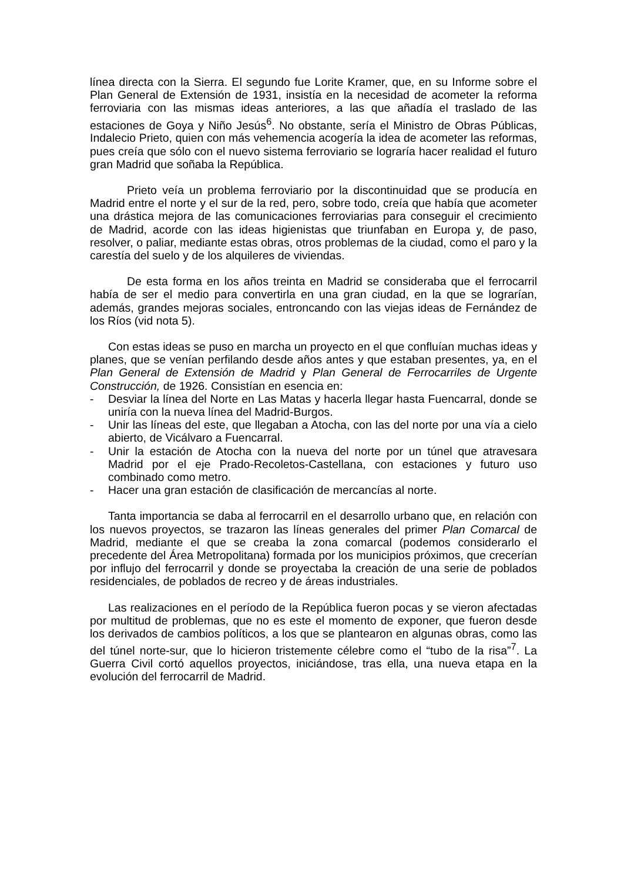línea directa con la Sierra. El segundo fue Lorite Kramer, que, en su Informe sobre el Plan General de Extensión de 1931, insistía en la necesidad de acometer la reforma ferroviaria con las mismas ideas anteriores, a las que añadía el traslado de las estaciones de Goya y Niño Jesús<sup>6</sup>. No obstante, sería el Ministro de Obras Públicas, Indalecio Prieto, quien con más vehemencia acogería la idea de acometer las reformas, pues creía que sólo con el nuevo sistema ferroviario se lograría hacer realidad el futuro gran Madrid que soñaba la República.
Prieto veía un problema ferroviario por la discontinuidad que se producía en Madrid entre el norte y el sur de la red, pero, sobre todo, creía que había que acometer una drástica mejora de las comunicaciones ferroviarias para conseguir el crecimiento de Madrid, acorde con las ideas higienistas que triunfaban en Europa y, de paso, resolver, o paliar, mediante estas obras, otros problemas de la ciudad, como el paro y la carestía del suelo y de los alquileres de viviendas.
De esta forma en los años treinta en Madrid se consideraba que el ferrocarril había de ser el medio para convertirla en una gran ciudad, en la que se lograrían, además, grandes mejoras sociales, entroncando con las viejas ideas de Fernández de los Ríos (vid nota 5).
Con estas ideas se puso en marcha un proyecto en el que confluían muchas ideas y planes, que se venían perfilando desde años antes y que estaban presentes, ya, en el Plan General de Extensión de Madrid y Plan General de Ferrocarriles de Urgente Construcción, de 1926. Consistían en esencia en:
- Desviar la línea del Norte en Las Matas y hacerla llegar hasta Fuencarral, donde se uniría con la nueva línea del Madrid-Burgos.
- Unir las líneas del este, que llegaban a Atocha, con las del norte por una vía a cielo abierto, de Vicálvaro a Fuencarral.
- Unir la estación de Atocha con la nueva del norte por un túnel que atravesara Madrid por el eje Prado-Recoletos-Castellana, con estaciones y futuro uso combinado como metro.
- Hacer una gran estación de clasificación de mercancías al norte.
Tanta importancia se daba al ferrocarril en el desarrollo urbano que, en relación con los nuevos proyectos, se trazaron las líneas generales del primer Plan Comarcal de Madrid, mediante el que se creaba la zona comarcal (podemos considerarlo el precedente del Área Metropolitana) formada por los municipios próximos, que crecerían por influjo del ferrocarril y donde se proyectaba la creación de una serie de poblados residenciales, de poblados de recreo y de áreas industriales.
Las realizaciones en el período de la República fueron pocas y se vieron afectadas por multitud de problemas, que no es este el momento de exponer, que fueron desde los derivados de cambios políticos, a los que se plantearon en algunas obras, como las del túnel norte-sur, que lo hicieron tristemente célebre como el “tubo de la risa”<sup>7</sup>. La Guerra Civil cortó aquellos proyectos, iniciándose, tras ella, una nueva etapa en la evolución del ferrocarril de Madrid.